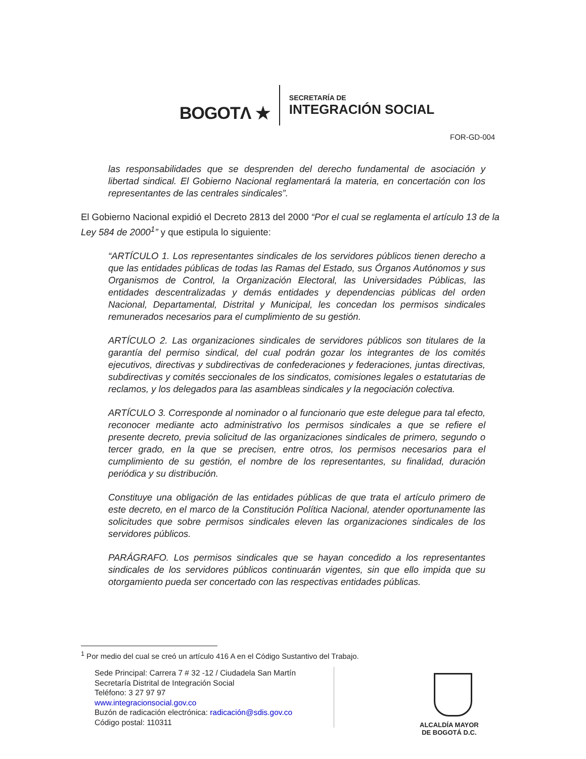BOGOTΛ ★
SECRETARÍA DE
INTEGRACIÓN SOCIAL
FOR-GD-004
las responsabilidades que se desprenden del derecho fundamental de asociación y libertad sindical. El Gobierno Nacional reglamentará la materia, en concertación con los representantes de las centrales sindicales”.
El Gobierno Nacional expidió el Decreto 2813 del 2000 “Por el cual se reglamenta el artículo 13 de la Ley 584 de 2000<sup>1</sup>” y que estipula lo siguiente:
“ARTÍCULO 1. Los representantes sindicales de los servidores públicos tienen derecho a que las entidades públicas de todas las Ramas del Estado, sus Órganos Autónomos y sus Organismos de Control, la Organización Electoral, las Universidades Públicas, las entidades descentralizadas y demás entidades y dependencias públicas del orden Nacional, Departamental, Distrital y Municipal, les concedan los permisos sindicales remunerados necesarios para el cumplimiento de su gestión.
ARTÍCULO 2. Las organizaciones sindicales de servidores públicos son titulares de la garantía del permiso sindical, del cual podrán gozar los integrantes de los comités ejecutivos, directivas y subdirectivas de confederaciones y federaciones, juntas directivas, subdirectivas y comités seccionales de los sindicatos, comisiones legales o estatutarias de reclamos, y los delegados para las asambleas sindicales y la negociación colectiva.
ARTÍCULO 3. Corresponde al nominador o al funcionario que este delegue para tal efecto, reconocer mediante acto administrativo los permisos sindicales a que se refiere el presente decreto, previa solicitud de las organizaciones sindicales de primero, segundo o tercer grado, en la que se precisen, entre otros, los permisos necesarios para el cumplimiento de su gestión, el nombre de los representantes, su finalidad, duración periódica y su distribución.
Constituye una obligación de las entidades públicas de que trata el artículo primero de este decreto, en el marco de la Constitución Política Nacional, atender oportunamente las solicitudes que sobre permisos sindicales eleven las organizaciones sindicales de los servidores públicos.
PARÁGRAFO. Los permisos sindicales que se hayan concedido a los representantes sindicales de los servidores públicos continuarán vigentes, sin que ello impida que su otorgamiento pueda ser concertado con las respectivas entidades públicas.
<sup>1</sup> Por medio del cual se creó un artículo 416 A en el Código Sustantivo del Trabajo.
Sede Principal: Carrera 7 # 32 -12 / Ciudadela San Martín
Secretaría Distrital de Integración Social
Teléfono: 3 27 97 97
www.integracionsocial.gov.co
Buzón de radicación electrónica: radicación@sdis.gov.co
Código postal: 110311
ALCALDÍA MAYOR
DE BOGOTÁ D.C.